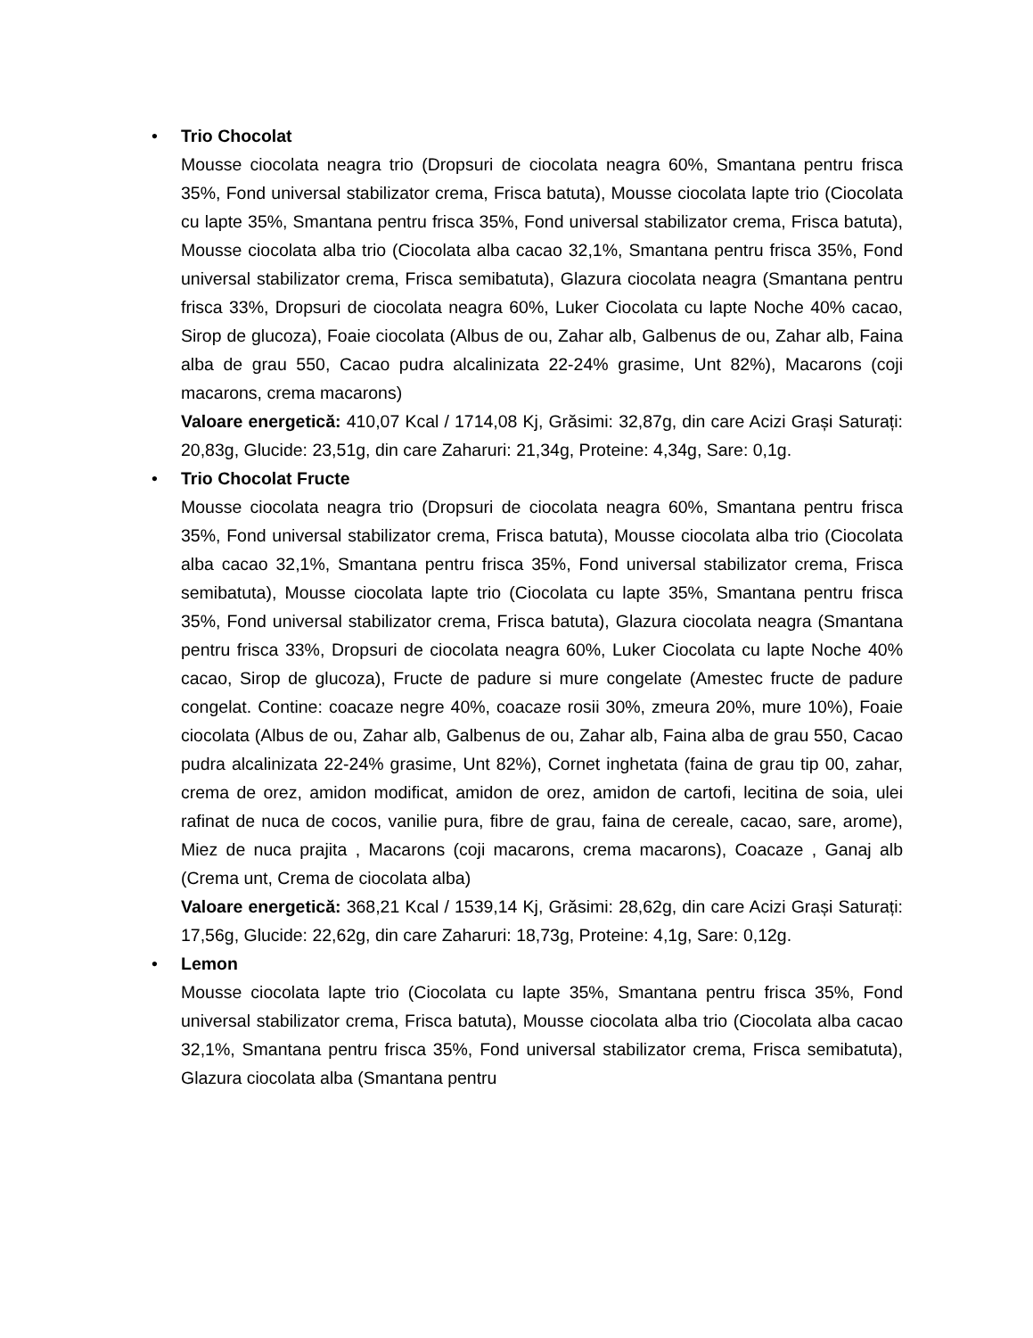• Trio Chocolat
Mousse ciocolata neagra trio (Dropsuri de ciocolata neagra 60%, Smantana pentru frisca 35%, Fond universal stabilizator crema, Frisca batuta), Mousse ciocolata lapte trio (Ciocolata cu lapte 35%, Smantana pentru frisca 35%, Fond universal stabilizator crema, Frisca batuta), Mousse ciocolata alba trio (Ciocolata alba cacao 32,1%, Smantana pentru frisca 35%, Fond universal stabilizator crema, Frisca semibatuta), Glazura ciocolata neagra (Smantana pentru frisca 33%, Dropsuri de ciocolata neagra 60%, Luker Ciocolata cu lapte Noche 40% cacao, Sirop de glucoza), Foaie ciocolata (Albus de ou, Zahar alb, Galbenus de ou, Zahar alb, Faina alba de grau 550, Cacao pudra alcalinizata 22-24% grasime, Unt 82%), Macarons (coji macarons, crema macarons)
Valoare energetică: 410,07 Kcal / 1714,08 Kj, Grăsimi: 32,87g, din care Acizi Grași Saturați: 20,83g, Glucide: 23,51g, din care Zaharuri: 21,34g, Proteine: 4,34g, Sare: 0,1g.
• Trio Chocolat Fructe
Mousse ciocolata neagra trio (Dropsuri de ciocolata neagra 60%, Smantana pentru frisca 35%, Fond universal stabilizator crema, Frisca batuta), Mousse ciocolata alba trio (Ciocolata alba cacao 32,1%, Smantana pentru frisca 35%, Fond universal stabilizator crema, Frisca semibatuta), Mousse ciocolata lapte trio (Ciocolata cu lapte 35%, Smantana pentru frisca 35%, Fond universal stabilizator crema, Frisca batuta), Glazura ciocolata neagra (Smantana pentru frisca 33%, Dropsuri de ciocolata neagra 60%, Luker Ciocolata cu lapte Noche 40% cacao, Sirop de glucoza), Fructe de padure si mure congelate (Amestec fructe de padure congelat. Contine: coacaze negre 40%, coacaze rosii 30%, zmeura 20%, mure 10%), Foaie ciocolata (Albus de ou, Zahar alb, Galbenus de ou, Zahar alb, Faina alba de grau 550, Cacao pudra alcalinizata 22-24% grasime, Unt 82%), Cornet inghetata (faina de grau tip 00, zahar, crema de orez, amidon modificat, amidon de orez, amidon de cartofi, lecitina de soia, ulei rafinat de nuca de cocos, vanilie pura, fibre de grau, faina de cereale, cacao, sare, arome), Miez de nuca prajita , Macarons (coji macarons, crema macarons), Coacaze , Ganaj alb (Crema unt, Crema de ciocolata alba)
Valoare energetică: 368,21 Kcal / 1539,14 Kj, Grăsimi: 28,62g, din care Acizi Grași Saturați: 17,56g, Glucide: 22,62g, din care Zaharuri: 18,73g, Proteine: 4,1g, Sare: 0,12g.
• Lemon
Mousse ciocolata lapte trio (Ciocolata cu lapte 35%, Smantana pentru frisca 35%, Fond universal stabilizator crema, Frisca batuta), Mousse ciocolata alba trio (Ciocolata alba cacao 32,1%, Smantana pentru frisca 35%, Fond universal stabilizator crema, Frisca semibatuta), Glazura ciocolata alba (Smantana pentru